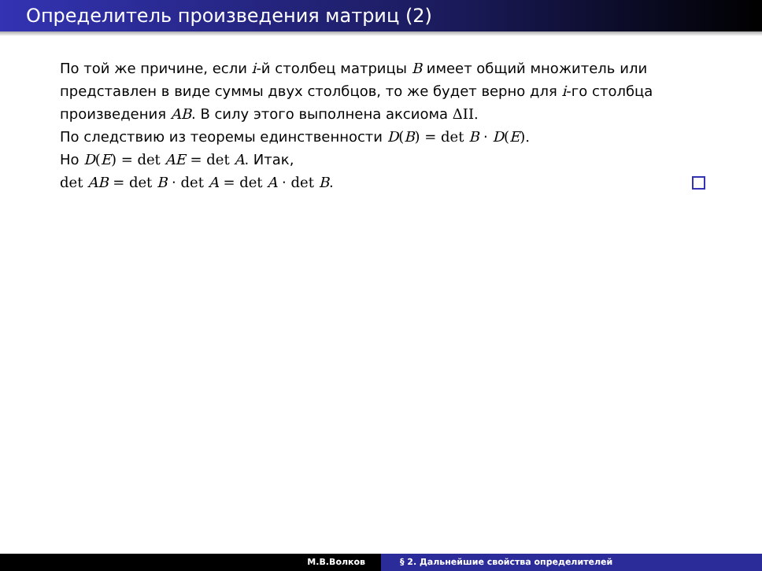Определитель произведения матриц (2)
По той же причине, если i-й столбец матрицы B имеет общий множитель или представлен в виде суммы двух столбцов, то же будет верно для i-го столбца произведения AB. В силу этого выполнена аксиома ΔII.
По следствию из теоремы единственности D(B) = det B · D(E).
Но D(E) = det AE = det A. Итак,
det AB = det B · det A = det A · det B.
М.В.Волков § 2. Дальнейшие свойства определителей